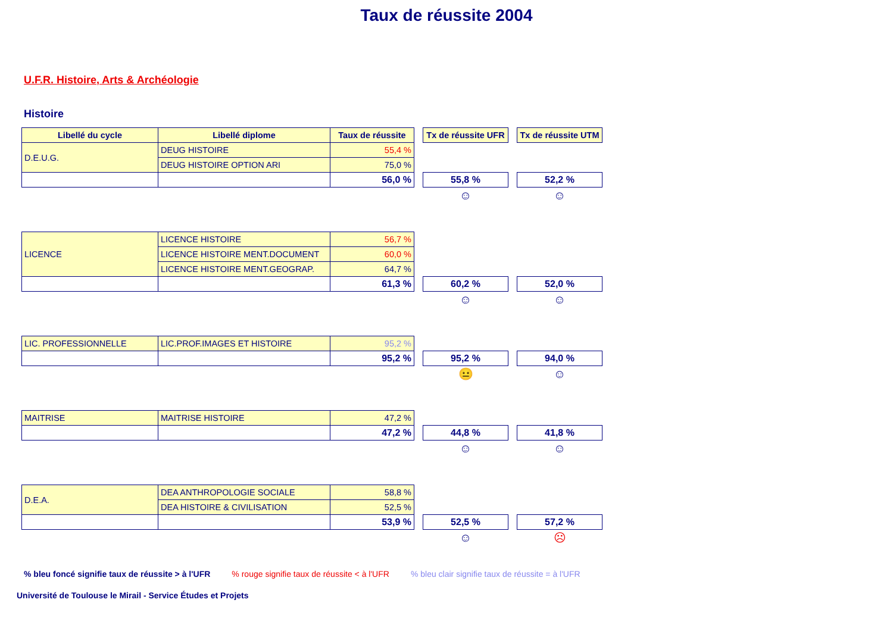Taux de réussite 2004
U.F.R. Histoire, Arts & Archéologie
Histoire
| Libellé du cycle | Libellé diplome | Taux de réussite | | Tx de réussite UFR | | Tx de réussite UTM |
| D.E.U.G. | DEUG HISTOIRE | 55,4 % | | | | |
| | DEUG HISTOIRE OPTION ARI | 75,0 % | | | | |
| | | 56,0 % | | 55,8 % | | 52,2 % |
| | | | | ☺ | | ☺ |
| LICENCE | LICENCE HISTOIRE | 56,7 % | | | | |
| | LICENCE HISTOIRE MENT.DOCUMENT | 60,0 % | | | | |
| | LICENCE HISTOIRE MENT.GEOGRAP. | 64,7 % | | | | |
| | | 61,3 % | | 60,2 % | | 52,0 % |
| | | | | ☺ | | ☺ |
| LIC. PROFESSIONNELLE | LIC.PROF.IMAGES ET HISTOIRE | 95,2 % | | | | |
| | | 95,2 % | | 95,2 % | | 94,0 % |
| | | | | 😐 | | ☺ |
| MAITRISE | MAITRISE HISTOIRE | 47,2 % | | | | |
| | | 47,2 % | | 44,8 % | | 41,8 % |
| | | | | ☺ | | ☺ |
| D.E.A. | DEA ANTHROPOLOGIE SOCIALE | 58,8 % | | | | |
| | DEA HISTOIRE & CIVILISATION | 52,5 % | | | | |
| | | 53,9 % | | 52,5 % | | 57,2 % |
| | | | | ☺ | | ☹ |
% bleu foncé signifie taux de réussite > à l'UFR % rouge signifie taux de réussite < à l'UFR % bleu clair signifie taux de réussite = à l'UFR
Université de Toulouse le Mirail - Service Études et Projets